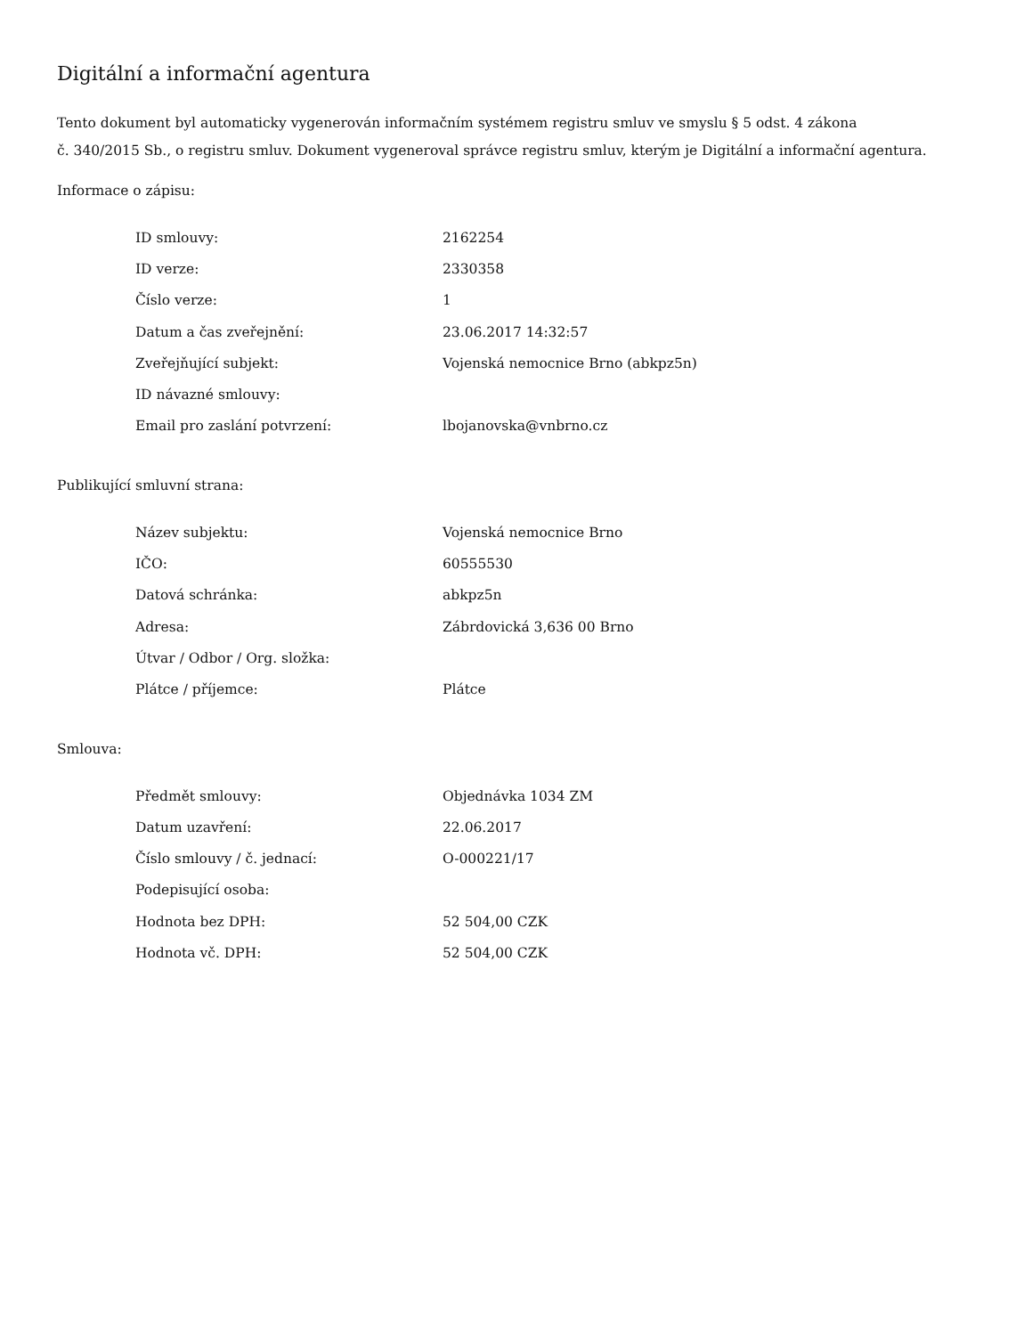Digitální a informační agentura
Tento dokument byl automaticky vygenerován informačním systémem registru smluv ve smyslu § 5 odst. 4 zákona
č. 340/2015 Sb., o registru smluv. Dokument vygeneroval správce registru smluv, kterým je Digitální a informační agentura.
Informace o zápisu:
| ID smlouvy: | 2162254 |
| ID verze: | 2330358 |
| Číslo verze: | 1 |
| Datum a čas zveřejnění: | 23.06.2017 14:32:57 |
| Zveřejňující subjekt: | Vojenská nemocnice Brno (abkpz5n) |
| ID návazné smlouvy: | |
| Email pro zaslání potvrzení: | lbojanovska@vnbrno.cz |
Publikující smluvní strana:
| Název subjektu: | Vojenská nemocnice Brno |
| IČO: | 60555530 |
| Datová schránka: | abkpz5n |
| Adresa: | Zábrdovická 3,636 00 Brno |
| Útvar / Odbor / Org. složka: | |
| Plátce / příjemce: | Plátce |
Smlouva:
| Předmět smlouvy: | Objednávka 1034 ZM |
| Datum uzavření: | 22.06.2017 |
| Číslo smlouvy / č. jednací: | O-000221/17 |
| Podepisující osoba: | |
| Hodnota bez DPH: | 52 504,00 CZK |
| Hodnota vč. DPH: | 52 504,00 CZK |